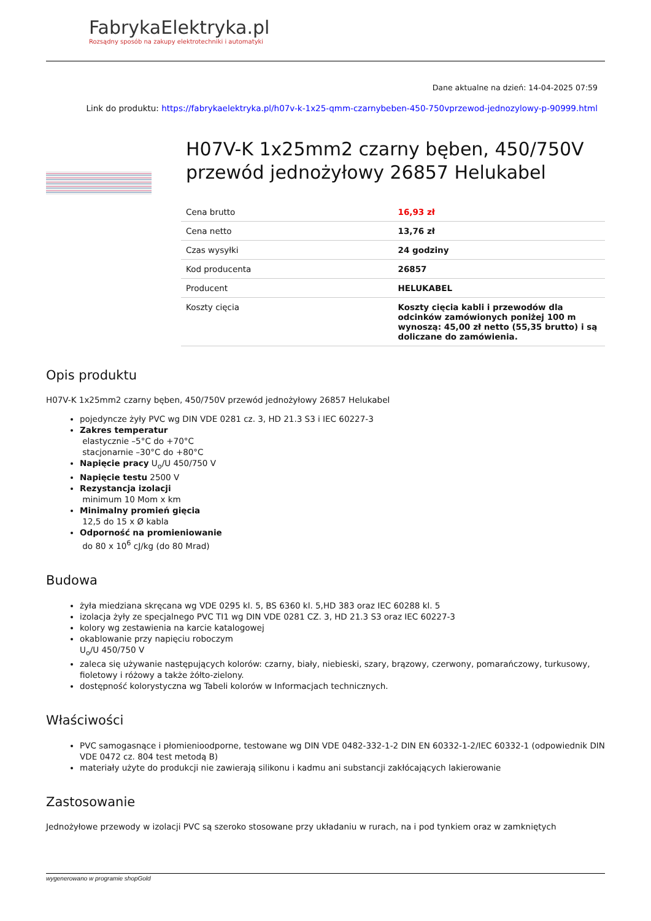FabrykaElektryka.pl
Rozsądny sposób na zakupy elektrotechniki i automatyki
Dane aktualne na dzień: 14-04-2025 07:59
Link do produktu: https://fabrykaelektryka.pl/h07v-k-1x25-qmm-czarnybeben-450-750vprzewod-jednozylowy-p-90999.html
H07V-K 1x25mm2 czarny bęben, 450/750V przewód jednożyłowy 26857 Helukabel
| Cena brutto | 16,93 zł |
| Cena netto | 13,76 zł |
| Czas wysyłki | 24 godziny |
| Kod producenta | 26857 |
| Producent | HELUKABEL |
| Koszty cięcia | Koszty cięcia kabli i przewodów dla odcinków zamówionych poniżej 100 m wynoszą: 45,00 zł netto (55,35 brutto) i są doliczane do zamówienia. |
Opis produktu
H07V-K 1x25mm2 czarny bęben, 450/750V przewód jednożyłowy 26857 Helukabel
pojedyncze żyły PVC wg DIN VDE 0281 cz. 3, HD 21.3 S3 i IEC 60227-3
Zakres temperatur
elastycznie –5°C do +70°C
stacjonarnie –30°C do +80°C
Napięcie pracy U<sub>o</sub>/U 450/750 V
Napięcie testu 2500 V
Rezystancja izolacji
minimum 10 Mom x km
Minimalny promień gięcia
12,5 do 15 x Ø kabla
Odporność na promieniowanie
do 80 x 10<sup>6</sup> cJ/kg (do 80 Mrad)
Budowa
żyła miedziana skręcana wg VDE 0295 kl. 5, BS 6360 kl. 5,HD 383 oraz IEC 60288 kl. 5
izolacja żyły ze specjalnego PVC TI1 wg DIN VDE 0281 CZ. 3, HD 21.3 S3 oraz IEC 60227-3
kolory wg zestawienia na karcie katalogowej
okablowanie przy napięciu roboczym
U<sub>o</sub>/U 450/750 V
zaleca się używanie następujących kolorów: czarny, biały, niebieski, szary, brązowy, czerwony, pomarańczowy, turkusowy, fioletowy i różowy a także żółto-zielony.
dostępność kolorystyczna wg Tabeli kolorów w Informacjach technicznych.
Właściwości
PVC samogasnące i płomienioodporne, testowane wg DIN VDE 0482-332-1-2 DIN EN 60332-1-2/IEC 60332-1 (odpowiednik DIN VDE 0472 cz. 804 test metodą B)
materiały użyte do produkcji nie zawierają silikonu i kadmu ani substancji zakłócających lakierowanie
Zastosowanie
Jednożyłowe przewody w izolacji PVC są szeroko stosowane przy układaniu w rurach, na i pod tynkiem oraz w zamkniętych
wygenerowano w programie shopGold